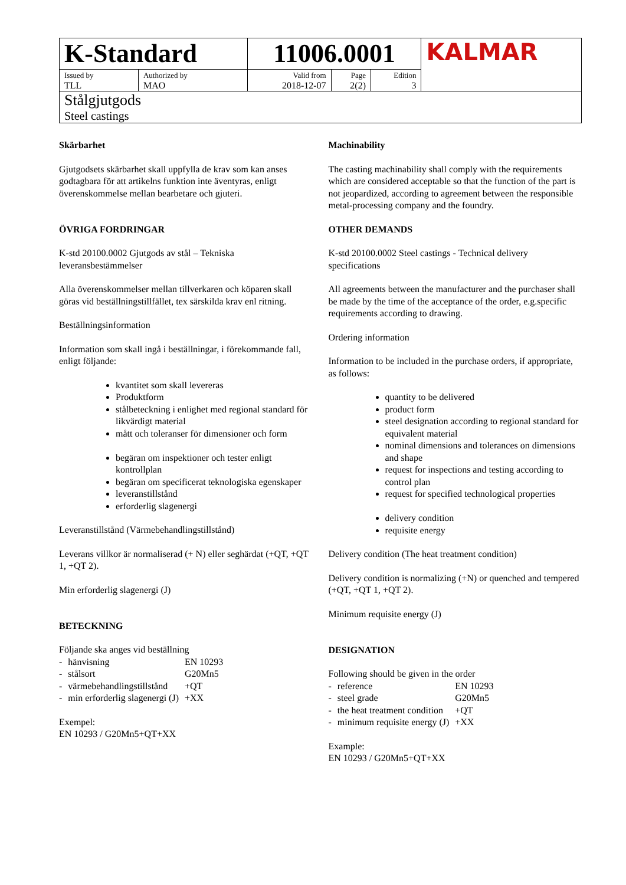| K-Standard | | 11006.0001 | | | KALMAR |
| Issued by TLL | Authorized by MAO | Valid from 2018-12-07 | Page 2(2) | Edition 3 | |
| Stålgjutgods Steel castings | | | | | |
Skärbarhet
Gjutgodsets skärbarhet skall uppfylla de krav som kan anses godtagbara för att artikelns funktion inte äventyras, enligt överenskommelse mellan bearbetare och gjuteri.
ÖVRIGA FORDRINGAR
K-std 20100.0002 Gjutgods av stål – Tekniska leveransbestämmelser
Alla överenskommelser mellan tillverkaren och köparen skall göras vid beställningstillfället, tex särskilda krav enl ritning.
Beställningsinformation
Information som skall ingå i beställningar, i förekommande fall, enligt följande:
kvantitet som skall levereras
Produktform
stålbeteckning i enlighet med regional standard för likvärdigt material
mått och toleranser för dimensioner och form
begäran om inspektioner och tester enligt kontrollplan
begäran om specificerat teknologiska egenskaper
leveranstillstånd
erforderlig slagenergi
Leveranstillstånd (Värmebehandlingstillstånd)
Leverans villkor är normaliserad (+ N) eller seghärdat (+QT, +QT 1, +QT 2).
Min erforderlig slagenergi (J)
BETECKNING
Följande ska anges vid beställning
| - | hänvisning | EN 10293 |
| - | stålsort | G20Mn5 |
| - | värmebehandlingstillstånd | +QT |
| - | min erforderlig slagenergi (J) | +XX |
Exempel:
EN 10293 / G20Mn5+QT+XX
Machinability
The casting machinability shall comply with the requirements which are considered acceptable so that the function of the part is not jeopardized, according to agreement between the responsible metal-processing company and the foundry.
OTHER DEMANDS
K-std 20100.0002 Steel castings - Technical delivery specifications
All agreements between the manufacturer and the purchaser shall be made by the time of the acceptance of the order, e.g.specific requirements according to drawing.
Ordering information
Information to be included in the purchase orders, if appropriate, as follows:
quantity to be delivered
product form
steel designation according to regional standard for equivalent material
nominal dimensions and tolerances on dimensions and shape
request for inspections and testing according to control plan
request for specified technological properties
delivery condition
requisite energy
Delivery condition (The heat treatment condition)
Delivery condition is normalizing (+N) or quenched and tempered (+QT, +QT 1, +QT 2).
Minimum requisite energy (J)
DESIGNATION
Following should be given in the order
| - | reference | EN 10293 |
| - | steel grade | G20Mn5 |
| - | the heat treatment condition | +QT |
| - | minimum requisite energy (J) | +XX |
Example:
EN 10293 / G20Mn5+QT+XX